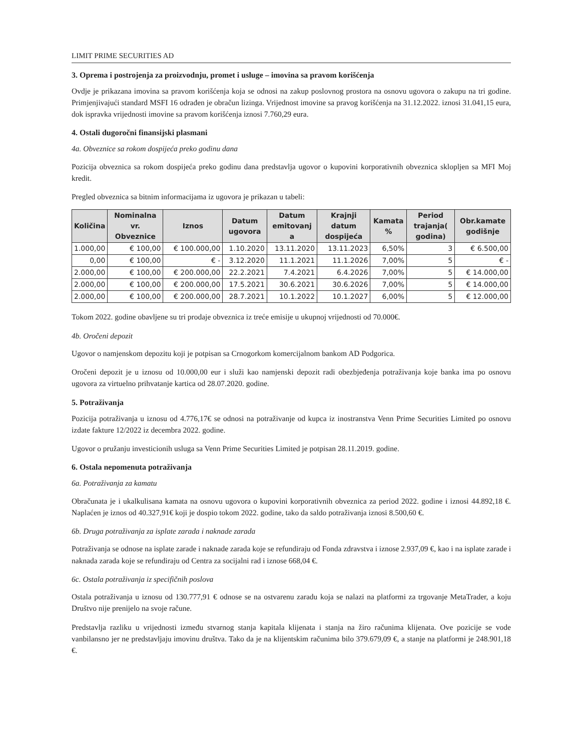LIMIT PRIME SECURITIES AD
3. Oprema i postrojenja za proizvodnju, promet i usluge – imovina sa pravom korišćenja
Ovdje je prikazana imovina sa pravom korišćenja koja se odnosi na zakup poslovnog prostora na osnovu ugovora o zakupu na tri godine. Primjenjivajući standard MSFI 16 odrađen je obračun lizinga. Vrijednost imovine sa pravog korišćenja na 31.12.2022. iznosi 31.041,15 eura, dok ispravka vrijednosti imovine sa pravom korišćenja iznosi 7.760,29 eura.
4. Ostali dugoročni finansijski plasmani
4a. Obveznice sa rokom dospijeća preko godinu dana
Pozicija obveznica sa rokom dospijeća preko godinu dana predstavlja ugovor o kupovini korporativnih obveznica sklopljen sa MFI Moj kredit.
Pregled obveznica sa bitnim informacijama iz ugovora je prikazan u tabeli:
| Količina | Nominalna vr. Obveznice | Iznos | Datum ugovora | Datum emitovanj a | Krajnji datum dospijeća | Kamata % | Period trajanja( godina) | Obr.kamate godišnje |
| --- | --- | --- | --- | --- | --- | --- | --- | --- |
| 1.000,00 | € 100,00 | € 100.000,00 | 1.10.2020 | 13.11.2020 | 13.11.2023 | 6,50% | 3 | € 6.500,00 |
| 0,00 | € 100,00 | € - | 3.12.2020 | 11.1.2021 | 11.1.2026 | 7,00% | 5 | € - |
| 2.000,00 | € 100,00 | € 200.000,00 | 22.2.2021 | 7.4.2021 | 6.4.2026 | 7,00% | 5 | € 14.000,00 |
| 2.000,00 | € 100,00 | € 200.000,00 | 17.5.2021 | 30.6.2021 | 30.6.2026 | 7,00% | 5 | € 14.000,00 |
| 2.000,00 | € 100,00 | € 200.000,00 | 28.7.2021 | 10.1.2022 | 10.1.2027 | 6,00% | 5 | € 12.000,00 |
Tokom 2022. godine obavljene su tri prodaje obveznica iz treće emisije u ukupnoj vrijednosti od 70.000€.
4b. Oročeni depozit
Ugovor o namjenskom depozitu koji je potpisan sa Crnogorkom komercijalnom bankom AD Podgorica.
Oročeni depozit je u iznosu od 10.000,00 eur i služi kao namjenski depozit radi obezbjeđenja potraživanja koje banka ima po osnovu ugovora za virtuelno prihvatanje kartica od 28.07.2020. godine.
5. Potraživanja
Pozicija potraživanja u iznosu od 4.776,17€ se odnosi na potraživanje od kupca iz inostranstva Venn Prime Securities Limited po osnovu izdate fakture 12/2022 iz decembra 2022. godine.
Ugovor o pružanju investicionih usluga sa Venn Prime Securities Limited je potpisan 28.11.2019. godine.
6. Ostala nepomenuta potraživanja
6a. Potraživanja za kamatu
Obračunata je i ukalkulisana kamata na osnovu ugovora o kupovini korporativnih obveznica za period 2022. godine i iznosi 44.892,18 €. Naplaćen je iznos od 40.327,91€ koji je dospio tokom 2022. godine, tako da saldo potraživanja iznosi 8.500,60 €.
6b. Druga potraživanja za isplate zarada i naknade zarada
Potraživanja se odnose na isplate zarade i naknade zarada koje se refundiraju od Fonda zdravstva i iznose 2.937,09 €, kao i na isplate zarade i naknada zarada koje se refundiraju od Centra za socijalni rad i iznose 668,04 €.
6c. Ostala potraživanja iz specifičnih poslova
Ostala potraživanja u iznosu od 130.777,91 € odnose se na ostvarenu zaradu koja se nalazi na platformi za trgovanje MetaTrader, a koju Društvo nije prenijelo na svoje račune.
Predstavlja razliku u vrijednosti između stvarnog stanja kapitala klijenata i stanja na žiro računima klijenata. Ove pozicije se vode vanbilansno jer ne predstavljaju imovinu društva. Tako da je na klijentskim računima bilo 379.679,09 €, a stanje na platformi je 248.901,18 €.